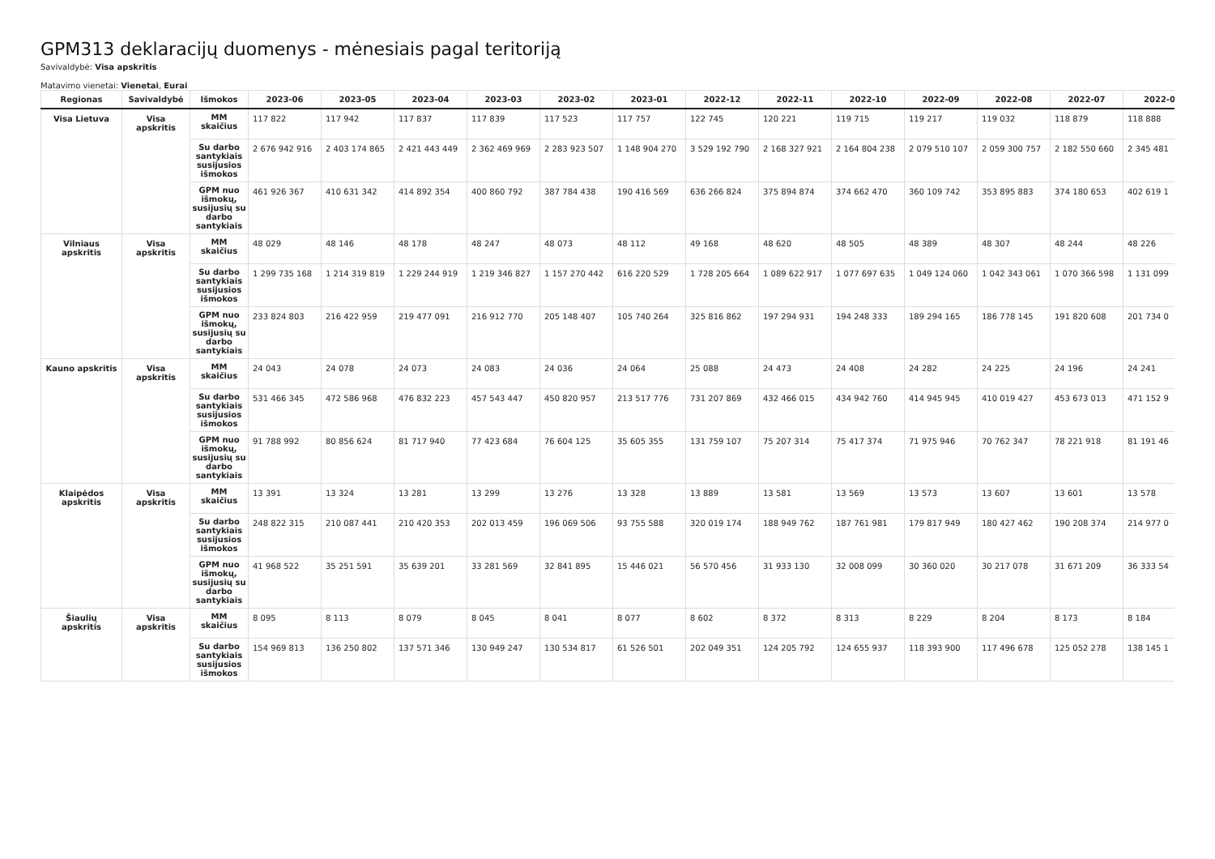GPM313 deklaracijų duomenys - mėnesiais pagal teritoriją
Savivaldybė: Visa apskritis
Matavimo vienetai: Vienetai, Eurai
| Regionas | Savivaldybė | Išmokos | 2023-06 | 2023-05 | 2023-04 | 2023-03 | 2023-02 | 2023-01 | 2022-12 | 2022-11 | 2022-10 | 2022-09 | 2022-08 | 2022-07 | 2022-0 |
| --- | --- | --- | --- | --- | --- | --- | --- | --- | --- | --- | --- | --- | --- | --- | --- |
| Visa Lietuva | Visa apskritis | MM skaičius | 117 822 | 117 942 | 117 837 | 117 839 | 117 523 | 117 757 | 122 745 | 120 221 | 119 715 | 119 217 | 119 032 | 118 879 | 118 888 |
| | | Su darbo santykiais susijusios išmokos | 2 676 942 916 | 2 403 174 865 | 2 421 443 449 | 2 362 469 969 | 2 283 923 507 | 1 148 904 270 | 3 529 192 790 | 2 168 327 921 | 2 164 804 238 | 2 079 510 107 | 2 059 300 757 | 2 182 550 660 | 2 345 481 |
| | | GPM nuo išmokų, susijusių su darbo santykiais | 461 926 367 | 410 631 342 | 414 892 354 | 400 860 792 | 387 784 438 | 190 416 569 | 636 266 824 | 375 894 874 | 374 662 470 | 360 109 742 | 353 895 883 | 374 180 653 | 402 619 1 |
| Vilniaus apskritis | Visa apskritis | MM skaičius | 48 029 | 48 146 | 48 178 | 48 247 | 48 073 | 48 112 | 49 168 | 48 620 | 48 505 | 48 389 | 48 307 | 48 244 | 48 226 |
| | | Su darbo santykiais susijusios išmokos | 1 299 735 168 | 1 214 319 819 | 1 229 244 919 | 1 219 346 827 | 1 157 270 442 | 616 220 529 | 1 728 205 664 | 1 089 622 917 | 1 077 697 635 | 1 049 124 060 | 1 042 343 061 | 1 070 366 598 | 1 131 099 |
| | | GPM nuo išmokų, susijusių su darbo santykiais | 233 824 803 | 216 422 959 | 219 477 091 | 216 912 770 | 205 148 407 | 105 740 264 | 325 816 862 | 197 294 931 | 194 248 333 | 189 294 165 | 186 778 145 | 191 820 608 | 201 734 0 |
| Kauno apskritis | Visa apskritis | MM skaičius | 24 043 | 24 078 | 24 073 | 24 083 | 24 036 | 24 064 | 25 088 | 24 473 | 24 408 | 24 282 | 24 225 | 24 196 | 24 241 |
| | | Su darbo santykiais susijusios išmokos | 531 466 345 | 472 586 968 | 476 832 223 | 457 543 447 | 450 820 957 | 213 517 776 | 731 207 869 | 432 466 015 | 434 942 760 | 414 945 945 | 410 019 427 | 453 673 013 | 471 152 9 |
| | | GPM nuo išmokų, susijusių su darbo santykiais | 91 788 992 | 80 856 624 | 81 717 940 | 77 423 684 | 76 604 125 | 35 605 355 | 131 759 107 | 75 207 314 | 75 417 374 | 71 975 946 | 70 762 347 | 78 221 918 | 81 191 46 |
| Klaipėdos apskritis | Visa apskritis | MM skaičius | 13 391 | 13 324 | 13 281 | 13 299 | 13 276 | 13 328 | 13 889 | 13 581 | 13 569 | 13 573 | 13 607 | 13 601 | 13 578 |
| | | Su darbo santykiais susijusios išmokos | 248 822 315 | 210 087 441 | 210 420 353 | 202 013 459 | 196 069 506 | 93 755 588 | 320 019 174 | 188 949 762 | 187 761 981 | 179 817 949 | 180 427 462 | 190 208 374 | 214 977 0 |
| | | GPM nuo išmokų, susijusių su darbo santykiais | 41 968 522 | 35 251 591 | 35 639 201 | 33 281 569 | 32 841 895 | 15 446 021 | 56 570 456 | 31 933 130 | 32 008 099 | 30 360 020 | 30 217 078 | 31 671 209 | 36 333 54 |
| Šiaulių apskritis | Visa apskritis | MM skaičius | 8 095 | 8 113 | 8 079 | 8 045 | 8 041 | 8 077 | 8 602 | 8 372 | 8 313 | 8 229 | 8 204 | 8 173 | 8 184 |
| | | Su darbo santykiais susijusios išmokos | 154 969 813 | 136 250 802 | 137 571 346 | 130 949 247 | 130 534 817 | 61 526 501 | 202 049 351 | 124 205 792 | 124 655 937 | 118 393 900 | 117 496 678 | 125 052 278 | 138 145 1 |